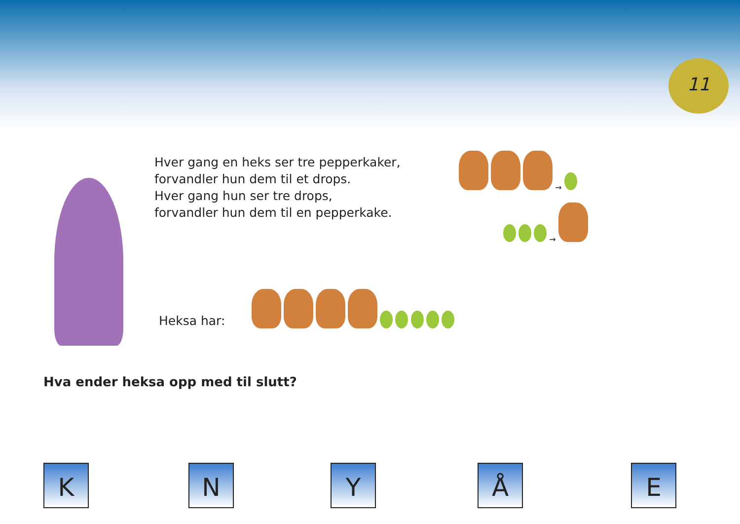11
Hver gang en heks ser tre pepperkaker,
forvandler hun dem til et drops.
Hver gang hun ser tre drops,
forvandler hun dem til en pepperkake.
→
→
Heksa har:
Hva ender heksa opp med til slutt?
K N Y Å E